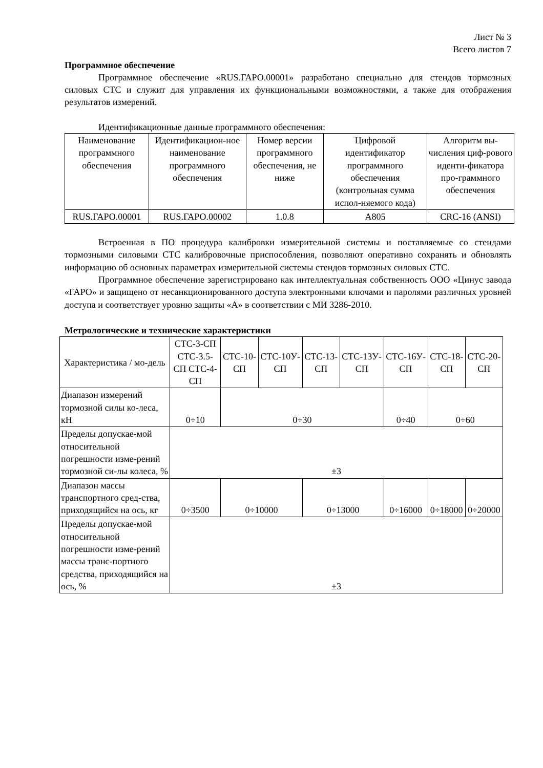Лист № 3
Всего листов 7
Программное обеспечение
Программное обеспечение «RUS.ГАРО.00001» разработано специально для стендов тормозных силовых СТС и служит для управления их функциональными возможностями, а также для отображения результатов измерений.
Идентификационные данные программного обеспечения:
| Наименование программного обеспечения | Идентификацион-ное наименование программного обеспечения | Номер версии программного обеспечения, не ниже | Цифровой идентификатор программного обеспечения (контрольная сумма испол-няемого кода) | Алгоритм вы-числения циф-рового иденти-фикатора про-граммного обеспечения |
| --- | --- | --- | --- | --- |
| RUS.ГАРО.00001 | RUS.ГАРО.00002 | 1.0.8 | A805 | CRC-16 (ANSI) |
Встроенная в ПО процедура калибровки измерительной системы и поставляемые со стендами тормозными силовыми СТС калибровочные приспособления, позволяют оперативно сохранять и обновлять информацию об основных параметрах измерительной системы стендов тормозных силовых СТС.
Программное обеспечение зарегистрировано как интеллектуальная собственность ООО «Цинус завода «ГАРО» и защищено от несанкционированного доступа электронными ключами и паролями различных уровней доступа и соответствует уровню защиты «А» в соответствии с МИ 3286-2010.
Метрологические и технические характеристики
| Характеристика / мо-дель | СТС-3-СП СТС-3.5-СП СТС-4-СП | СТС-10-СП | СТС-10У-СП | СТС-13-СП | СТС-13У-СП | СТС-16У-СП | СТС-18-СП | СТС-20-СП |
| --- | --- | --- | --- | --- | --- | --- | --- | --- |
| Диапазон измерений тормозной силы ко-леса, кН | 0÷10 | 0÷30 | | | | 0÷40 | 0÷60 | |
| Пределы допускае-мой относительной погрешности изме-рений тормозной си-лы колеса, % | ±3 | | | | | | | |
| Диапазон массы транспортного сред-ства, приходящийся на ось, кг | 0÷3500 | 0÷10000 | | 0÷13000 | | 0÷16000 | 0÷18000 | 0÷20000 |
| Пределы допускае-мой относительной погрешности изме-рений массы транс-портного средства, приходящийся на ось, % | ±3 | | | | | | | |